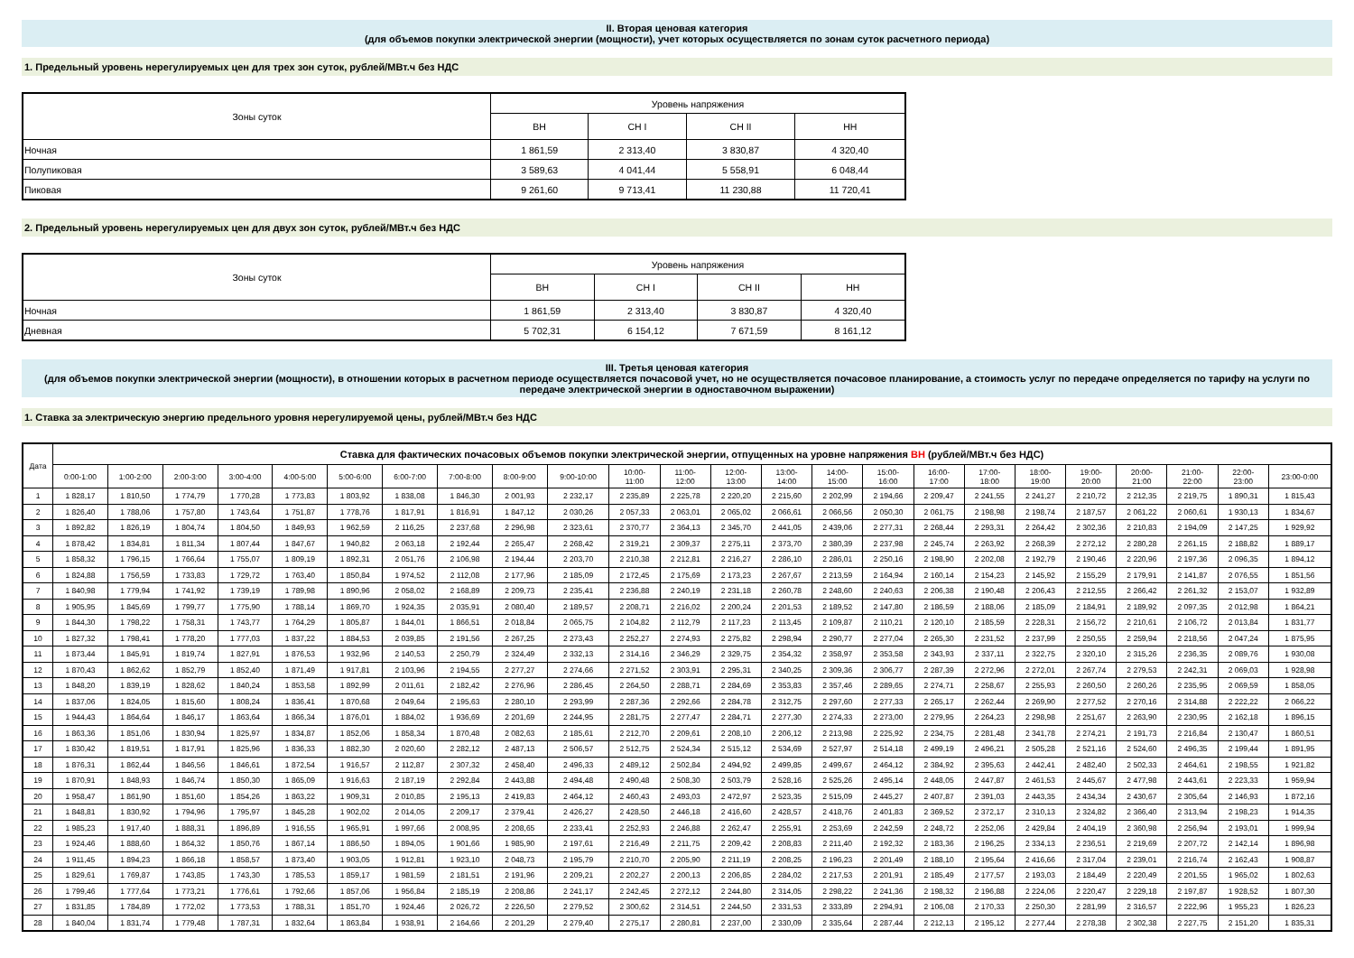II. Вторая ценовая категория
(для объемов покупки электрической энергии (мощности), учет которых осуществляется по зонам суток расчетного периода)
1. Предельный уровень нерегулируемых цен для трех зон суток, рублей/МВт.ч без НДС
| Зоны суток | Уровень напряжения | | | |
| --- | --- | --- | --- | --- |
| | ВН | СН I | СН II | НН |
| Ночная | 1 861,59 | 2 313,40 | 3 830,87 | 4 320,40 |
| Полупиковая | 3 589,63 | 4 041,44 | 5 558,91 | 6 048,44 |
| Пиковая | 9 261,60 | 9 713,41 | 11 230,88 | 11 720,41 |
2. Предельный уровень нерегулируемых цен для двух зон суток, рублей/МВт.ч без НДС
| Зоны суток | Уровень напряжения | | | |
| --- | --- | --- | --- | --- |
| | ВН | СН I | СН II | НН |
| Ночная | 1 861,59 | 2 313,40 | 3 830,87 | 4 320,40 |
| Дневная | 5 702,31 | 6 154,12 | 7 671,59 | 8 161,12 |
III. Третья ценовая категория
(для объемов покупки электрической энергии (мощности), в отношении которых в расчетном периоде осуществляется почасовой учет, но не осуществляется почасовое планирование, а стоимость услуг по передаче определяется по тарифу на услуги по передаче электрической энергии в одноставочном выражении)
1. Ставка за электрическую энергию предельного уровня нерегулируемой цены, рублей/МВт.ч без НДС
| Дата | Ставка для фактических почасовых объемов покупки электрической энергии, отпущенных на уровне напряжения ВН (рублей/МВт.ч без НДС) | | | | | | | | | | | | | | | | | | | | | | | |
| --- | --- | --- | --- | --- | --- | --- | --- | --- | --- | --- | --- | --- | --- | --- | --- | --- | --- | --- | --- | --- | --- | --- | --- | --- |
| | 0:00-1:00 | 1:00-2:00 | 2:00-3:00 | 3:00-4:00 | 4:00-5:00 | 5:00-6:00 | 6:00-7:00 | 7:00-8:00 | 8:00-9:00 | 9:00-10:00 | 10:00- 11:00 | 11:00- 12:00 | 12:00- 13:00 | 13:00- 14:00 | 14:00- 15:00 | 15:00- 16:00 | 16:00- 17:00 | 17:00- 18:00 | 18:00- 19:00 | 19:00- 20:00 | 20:00- 21:00 | 21:00- 22:00 | 22:00- 23:00 | 23:00-0:00 |
| 1 | 1 828,17 | 1 810,50 | 1 774,79 | 1 770,28 | 1 773,83 | 1 803,92 | 1 838,08 | 1 846,30 | 2 001,93 | 2 232,17 | 2 235,89 | 2 225,78 | 2 220,20 | 2 215,60 | 2 202,99 | 2 194,66 | 2 209,47 | 2 241,55 | 2 241,27 | 2 210,72 | 2 212,35 | 2 219,75 | 1 890,31 | 1 815,43 |
| 2 | 1 826,40 | 1 788,06 | 1 757,80 | 1 743,64 | 1 751,87 | 1 778,76 | 1 817,91 | 1 816,91 | 1 847,12 | 2 030,26 | 2 057,33 | 2 063,01 | 2 065,02 | 2 066,61 | 2 066,56 | 2 050,30 | 2 061,75 | 2 198,98 | 2 198,74 | 2 187,57 | 2 061,22 | 2 060,61 | 1 930,13 | 1 834,67 |
| 3 | 1 892,82 | 1 826,19 | 1 804,74 | 1 804,50 | 1 849,93 | 1 962,59 | 2 116,25 | 2 237,68 | 2 296,98 | 2 323,61 | 2 370,77 | 2 364,13 | 2 345,70 | 2 441,05 | 2 439,06 | 2 277,31 | 2 268,44 | 2 293,31 | 2 264,42 | 2 302,36 | 2 210,83 | 2 194,09 | 2 147,25 | 1 929,92 |
| 4 | 1 878,42 | 1 834,81 | 1 811,34 | 1 807,44 | 1 847,67 | 1 940,82 | 2 063,18 | 2 192,44 | 2 265,47 | 2 268,42 | 2 319,21 | 2 309,37 | 2 275,11 | 2 373,70 | 2 380,39 | 2 237,98 | 2 245,74 | 2 263,92 | 2 268,39 | 2 272,12 | 2 280,28 | 2 261,15 | 2 188,82 | 1 889,17 |
| 5 | 1 858,32 | 1 796,15 | 1 766,64 | 1 755,07 | 1 809,19 | 1 892,31 | 2 051,76 | 2 106,98 | 2 194,44 | 2 203,70 | 2 210,38 | 2 212,81 | 2 216,27 | 2 286,10 | 2 286,01 | 2 250,16 | 2 198,90 | 2 202,08 | 2 192,79 | 2 190,46 | 2 220,96 | 2 197,36 | 2 096,35 | 1 894,12 |
| 6 | 1 824,88 | 1 756,59 | 1 733,83 | 1 729,72 | 1 763,40 | 1 850,84 | 1 974,52 | 2 112,08 | 2 177,96 | 2 185,09 | 2 172,45 | 2 175,69 | 2 173,23 | 2 267,67 | 2 213,59 | 2 164,94 | 2 160,14 | 2 154,23 | 2 145,92 | 2 155,29 | 2 179,91 | 2 141,87 | 2 076,55 | 1 851,56 |
| 7 | 1 840,98 | 1 779,94 | 1 741,92 | 1 739,19 | 1 789,98 | 1 890,96 | 2 058,02 | 2 168,89 | 2 209,73 | 2 235,41 | 2 236,88 | 2 240,19 | 2 231,18 | 2 260,78 | 2 248,60 | 2 240,63 | 2 206,38 | 2 190,48 | 2 206,43 | 2 212,55 | 2 266,42 | 2 261,32 | 2 153,07 | 1 932,89 |
| 8 | 1 905,95 | 1 845,69 | 1 799,77 | 1 775,90 | 1 788,14 | 1 869,70 | 1 924,35 | 2 035,91 | 2 080,40 | 2 189,57 | 2 208,71 | 2 216,02 | 2 200,24 | 2 201,53 | 2 189,52 | 2 147,80 | 2 186,59 | 2 188,06 | 2 185,09 | 2 184,91 | 2 189,92 | 2 097,35 | 2 012,98 | 1 864,21 |
| 9 | 1 844,30 | 1 798,22 | 1 758,31 | 1 743,77 | 1 764,29 | 1 805,87 | 1 844,01 | 1 866,51 | 2 018,84 | 2 065,75 | 2 104,82 | 2 112,79 | 2 117,23 | 2 113,45 | 2 109,87 | 2 110,21 | 2 120,10 | 2 185,59 | 2 228,31 | 2 156,72 | 2 210,61 | 2 106,72 | 2 013,84 | 1 831,77 |
| 10 | 1 827,32 | 1 798,41 | 1 778,20 | 1 777,03 | 1 837,22 | 1 884,53 | 2 039,85 | 2 191,56 | 2 267,25 | 2 273,43 | 2 252,27 | 2 274,93 | 2 275,82 | 2 298,94 | 2 290,77 | 2 277,04 | 2 265,30 | 2 231,52 | 2 237,99 | 2 250,55 | 2 259,94 | 2 218,56 | 2 047,24 | 1 875,95 |
| 11 | 1 873,44 | 1 845,91 | 1 819,74 | 1 827,91 | 1 876,53 | 1 932,96 | 2 140,53 | 2 250,79 | 2 324,49 | 2 332,13 | 2 314,16 | 2 346,29 | 2 329,75 | 2 354,32 | 2 358,97 | 2 353,58 | 2 343,93 | 2 337,11 | 2 322,75 | 2 320,10 | 2 315,26 | 2 236,35 | 2 089,76 | 1 930,08 |
| 12 | 1 870,43 | 1 862,62 | 1 852,79 | 1 852,40 | 1 871,49 | 1 917,81 | 2 103,96 | 2 194,55 | 2 277,27 | 2 274,66 | 2 271,52 | 2 303,91 | 2 295,31 | 2 340,25 | 2 309,36 | 2 306,77 | 2 287,39 | 2 272,96 | 2 272,01 | 2 267,74 | 2 279,53 | 2 242,31 | 2 069,03 | 1 928,98 |
| 13 | 1 848,20 | 1 839,19 | 1 828,62 | 1 840,24 | 1 853,58 | 1 892,99 | 2 011,61 | 2 182,42 | 2 276,96 | 2 286,45 | 2 264,50 | 2 288,71 | 2 284,69 | 2 353,83 | 2 357,46 | 2 289,65 | 2 274,71 | 2 258,67 | 2 255,93 | 2 260,50 | 2 260,26 | 2 235,95 | 2 069,59 | 1 858,05 |
| 14 | 1 837,06 | 1 824,05 | 1 815,60 | 1 808,24 | 1 836,41 | 1 870,68 | 2 049,64 | 2 195,63 | 2 280,10 | 2 293,99 | 2 287,36 | 2 292,66 | 2 284,78 | 2 312,75 | 2 297,60 | 2 277,33 | 2 265,17 | 2 262,44 | 2 269,90 | 2 277,52 | 2 270,16 | 2 314,88 | 2 222,22 | 2 066,22 |
| 15 | 1 944,43 | 1 864,64 | 1 846,17 | 1 863,64 | 1 866,34 | 1 876,01 | 1 884,02 | 1 936,69 | 2 201,69 | 2 244,95 | 2 281,75 | 2 277,47 | 2 284,71 | 2 277,30 | 2 274,33 | 2 273,00 | 2 279,95 | 2 264,23 | 2 298,98 | 2 251,67 | 2 263,90 | 2 230,95 | 2 162,18 | 1 896,15 |
| 16 | 1 863,36 | 1 851,06 | 1 830,94 | 1 825,97 | 1 834,87 | 1 852,06 | 1 858,34 | 1 870,48 | 2 082,63 | 2 185,61 | 2 212,70 | 2 209,61 | 2 208,10 | 2 206,12 | 2 213,98 | 2 225,92 | 2 234,75 | 2 281,48 | 2 341,78 | 2 274,21 | 2 191,73 | 2 216,84 | 2 130,47 | 1 860,51 |
| 17 | 1 830,42 | 1 819,51 | 1 817,91 | 1 825,96 | 1 836,33 | 1 882,30 | 2 020,60 | 2 282,12 | 2 487,13 | 2 506,57 | 2 512,75 | 2 524,34 | 2 515,12 | 2 534,69 | 2 527,97 | 2 514,18 | 2 499,19 | 2 496,21 | 2 505,28 | 2 521,16 | 2 524,60 | 2 496,35 | 2 199,44 | 1 891,95 |
| 18 | 1 876,31 | 1 862,44 | 1 846,56 | 1 846,61 | 1 872,54 | 1 916,57 | 2 112,87 | 2 307,32 | 2 458,40 | 2 496,33 | 2 489,12 | 2 502,84 | 2 494,92 | 2 499,85 | 2 499,67 | 2 464,12 | 2 384,92 | 2 395,63 | 2 442,41 | 2 482,40 | 2 502,33 | 2 464,61 | 2 198,55 | 1 921,82 |
| 19 | 1 870,91 | 1 848,93 | 1 846,74 | 1 850,30 | 1 865,09 | 1 916,63 | 2 187,19 | 2 292,84 | 2 443,88 | 2 494,48 | 2 490,48 | 2 508,30 | 2 503,79 | 2 528,16 | 2 525,26 | 2 495,14 | 2 448,05 | 2 447,87 | 2 461,53 | 2 445,67 | 2 477,98 | 2 443,61 | 2 223,33 | 1 959,94 |
| 20 | 1 958,47 | 1 861,90 | 1 851,60 | 1 854,26 | 1 863,22 | 1 909,31 | 2 010,85 | 2 195,13 | 2 419,83 | 2 464,12 | 2 460,43 | 2 493,03 | 2 472,97 | 2 523,35 | 2 515,09 | 2 445,27 | 2 407,87 | 2 391,03 | 2 443,35 | 2 434,34 | 2 430,67 | 2 305,64 | 2 146,93 | 1 872,16 |
| 21 | 1 848,81 | 1 830,92 | 1 794,96 | 1 795,97 | 1 845,28 | 1 902,02 | 2 014,05 | 2 209,17 | 2 379,41 | 2 426,27 | 2 428,50 | 2 446,18 | 2 416,60 | 2 428,57 | 2 418,76 | 2 401,83 | 2 369,52 | 2 372,17 | 2 310,13 | 2 324,82 | 2 366,40 | 2 313,94 | 2 198,23 | 1 914,35 |
| 22 | 1 985,23 | 1 917,40 | 1 888,31 | 1 896,89 | 1 916,55 | 1 965,91 | 1 997,66 | 2 008,95 | 2 208,65 | 2 233,41 | 2 252,93 | 2 246,88 | 2 262,47 | 2 255,91 | 2 253,69 | 2 242,59 | 2 248,72 | 2 252,06 | 2 429,84 | 2 404,19 | 2 360,98 | 2 256,94 | 2 193,01 | 1 999,94 |
| 23 | 1 924,46 | 1 888,60 | 1 864,32 | 1 850,76 | 1 867,14 | 1 886,50 | 1 894,05 | 1 901,66 | 1 985,90 | 2 197,61 | 2 216,49 | 2 211,75 | 2 209,42 | 2 208,83 | 2 211,40 | 2 192,32 | 2 183,36 | 2 196,25 | 2 334,13 | 2 236,51 | 2 219,69 | 2 207,72 | 2 142,14 | 1 896,98 |
| 24 | 1 911,45 | 1 894,23 | 1 866,18 | 1 858,57 | 1 873,40 | 1 903,05 | 1 912,81 | 1 923,10 | 2 048,73 | 2 195,79 | 2 210,70 | 2 205,90 | 2 211,19 | 2 208,25 | 2 196,23 | 2 201,49 | 2 188,10 | 2 195,64 | 2 416,66 | 2 317,04 | 2 239,01 | 2 216,74 | 2 162,43 | 1 908,87 |
| 25 | 1 829,61 | 1 769,87 | 1 743,85 | 1 743,30 | 1 785,53 | 1 859,17 | 1 981,59 | 2 181,51 | 2 191,96 | 2 209,21 | 2 202,27 | 2 200,13 | 2 206,85 | 2 284,02 | 2 217,53 | 2 201,91 | 2 185,49 | 2 177,57 | 2 193,03 | 2 184,49 | 2 220,49 | 2 201,55 | 1 965,02 | 1 802,63 |
| 26 | 1 799,46 | 1 777,64 | 1 773,21 | 1 776,61 | 1 792,66 | 1 857,06 | 1 956,84 | 2 185,19 | 2 208,86 | 2 241,17 | 2 242,45 | 2 272,12 | 2 244,80 | 2 314,05 | 2 298,22 | 2 241,36 | 2 198,32 | 2 196,88 | 2 224,06 | 2 220,47 | 2 229,18 | 2 197,87 | 1 928,52 | 1 807,30 |
| 27 | 1 831,85 | 1 784,89 | 1 772,02 | 1 773,53 | 1 788,31 | 1 851,70 | 1 924,46 | 2 026,72 | 2 226,50 | 2 279,52 | 2 300,62 | 2 314,51 | 2 244,50 | 2 331,53 | 2 333,89 | 2 294,91 | 2 106,08 | 2 170,33 | 2 250,30 | 2 281,99 | 2 316,57 | 2 222,96 | 1 955,23 | 1 826,23 |
| 28 | 1 840,04 | 1 831,74 | 1 779,48 | 1 787,31 | 1 832,64 | 1 863,84 | 1 938,91 | 2 164,66 | 2 201,29 | 2 279,40 | 2 275,17 | 2 280,81 | 2 237,00 | 2 330,09 | 2 335,64 | 2 287,44 | 2 212,13 | 2 195,12 | 2 277,44 | 2 278,38 | 2 302,38 | 2 227,75 | 2 151,20 | 1 835,31 |